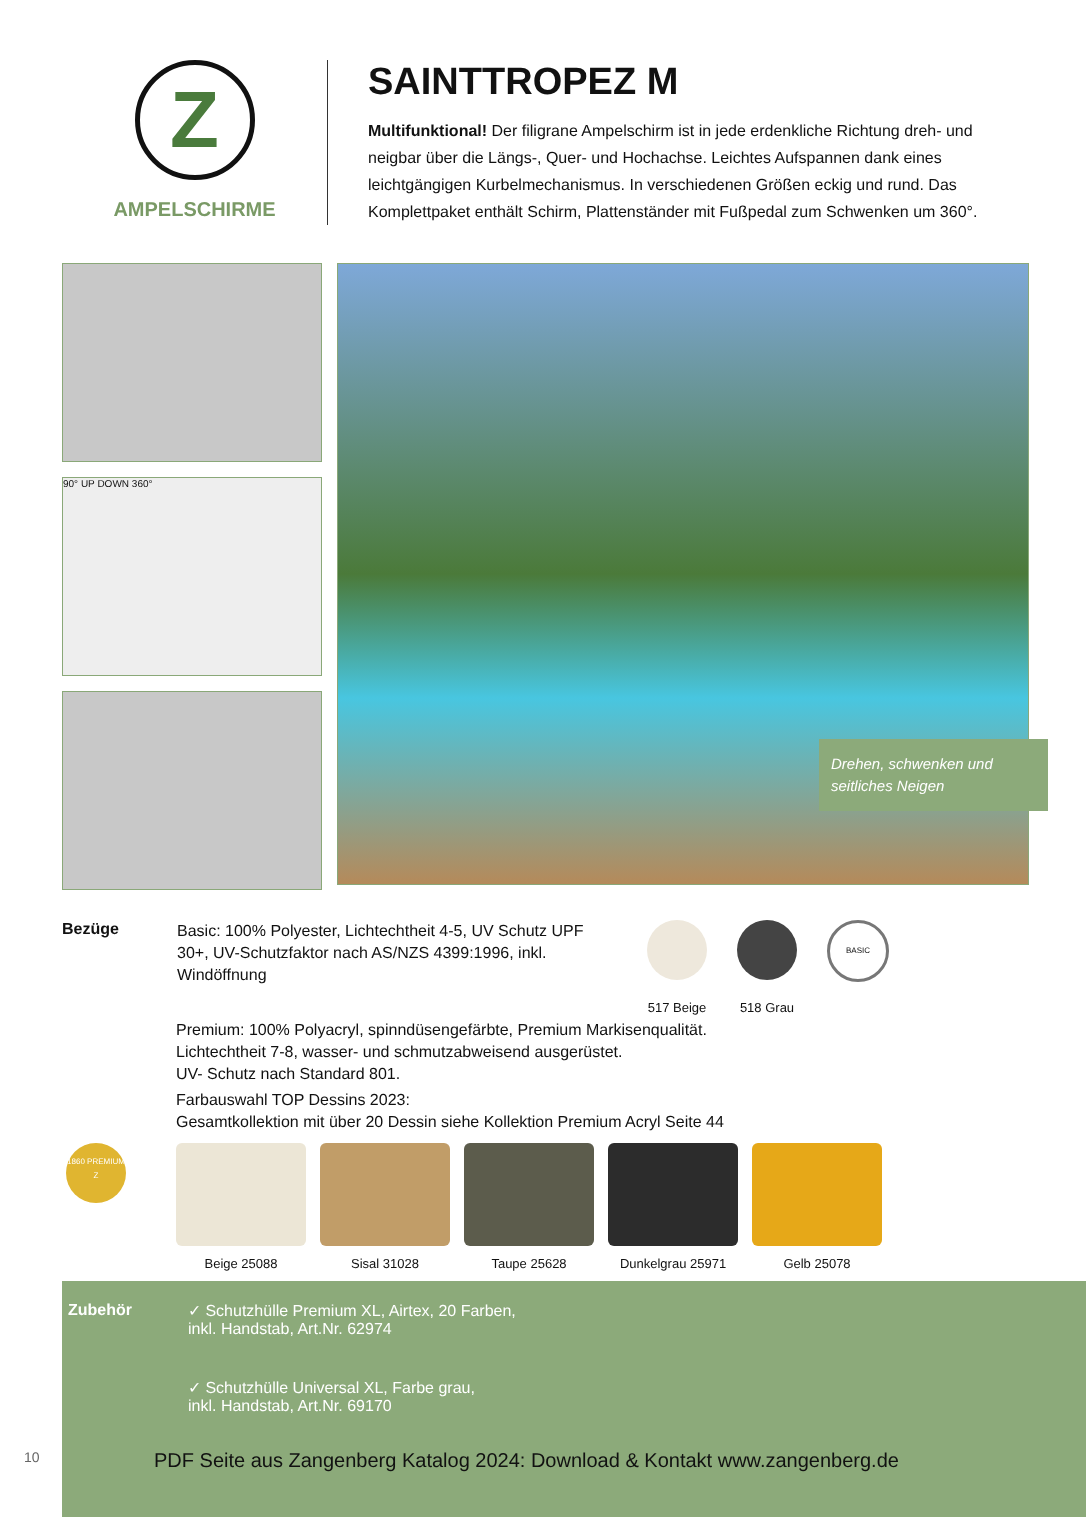Z
AMPELSCHIRME
SAINTTROPEZ M
Multifunktional! Der filigrane Ampelschirm ist in jede erdenkliche Richtung dreh- und neigbar über die Längs-, Quer- und Hochachse. Leichtes Aufspannen dank eines leichtgängigen Kurbelmechanismus. In verschiedenen Größen eckig und rund. Das Komplettpaket enthält Schirm, Plattenständer mit Fußpedal zum Schwenken um 360°.
90° UP DOWN 360°
Drehen, schwenken und seitliches Neigen
Bezüge
Basic: 100% Polyester, Lichtechtheit 4-5, UV Schutz UPF 30+, UV-Schutzfaktor nach AS/NZS 4399:1996, inkl. Windöffnung
517 Beige 518 Grau
BASIC
Premium: 100% Polyacryl, spinndüsengefärbte, Premium Markisenqualität.
Lichtechtheit 7-8, wasser- und schmutzabweisend ausgerüstet.
UV- Schutz nach Standard 801.
Farbauswahl TOP Dessins 2023:
Gesamtkollektion mit über 20 Dessin siehe Kollektion Premium Acryl Seite 44
1860 PREMIUM Z
Beige 25088 Sisal 31028 Taupe 25628 Dunkelgrau 25971 Gelb 25078
Zubehör ✓ Schutzhülle Premium XL, Airtex, 20 Farben,
inkl. Handstab, Art.Nr. 62974
✓ Schutzhülle Universal XL, Farbe grau,
inkl. Handstab, Art.Nr. 69170
10 PDF Seite aus Zangenberg Katalog 2024: Download & Kontakt www.zangenberg.de